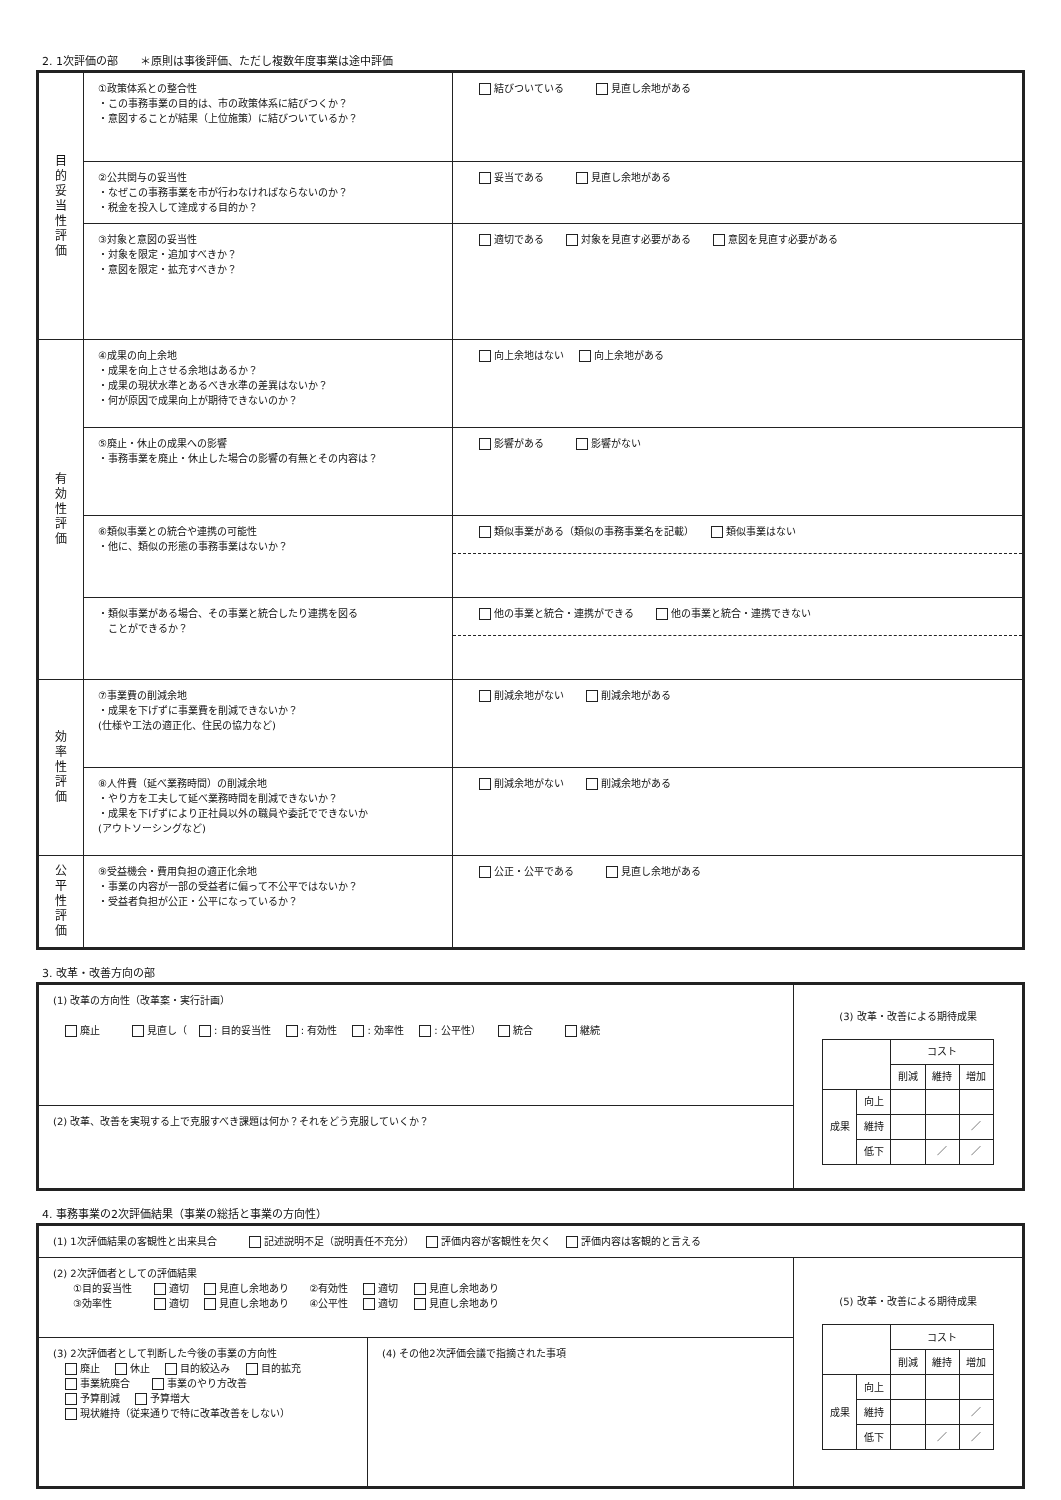2. 1次評価の部　　＊原則は事後評価、ただし複数年度事業は途中評価
| 目 的 妥 当 性 評 価 | ①政策体系との整合性 ・この事務事業の目的は、市の政策体系に結びつくか？ ・意図することが結果（上位施策）に結びついているか？ | 結びついている 見直し余地がある |
| | ②公共関与の妥当性 ・なぜこの事務事業を市が行わなければならないのか？ ・税金を投入して達成する目的か？ | 妥当である 見直し余地がある |
| | ③対象と意図の妥当性 ・対象を限定・追加すべきか？ ・意図を限定・拡充すべきか？ | 適切である 対象を見直す必要がある 意図を見直す必要がある |
| 有 効 性 評 価 | ④成果の向上余地 ・成果を向上させる余地はあるか？ ・成果の現状水準とあるべき水準の差異はないか？ ・何が原因で成果向上が期待できないのか？ | 向上余地はない 向上余地がある |
| | ⑤廃止・休止の成果への影響 ・事務事業を廃止・休止した場合の影響の有無とその内容は？ | 影響がある 影響がない |
| | ⑥類似事業との統合や連携の可能性 ・他に、類似の形態の事務事業はないか？ | 類似事業がある（類似の事務事業名を記載） 類似事業はない |
| | ・類似事業がある場合、その事業と統合したり連携を図る ことができるか？ | 他の事業と統合・連携ができる 他の事業と統合・連携できない |
| 効 率 性 評 価 | ⑦事業費の削減余地 ・成果を下げずに事業費を削減できないか？ (仕様や工法の適正化、住民の協力など) | 削減余地がない 削減余地がある |
| | ⑧人件費（延べ業務時間）の削減余地 ・やり方を工夫して延べ業務時間を削減できないか？ ・成果を下げずにより正社員以外の職員や委託でできないか (アウトソーシングなど) | 削減余地がない 削減余地がある |
| 公 平 性 評 価 | ⑨受益機会・費用負担の適正化余地 ・事業の内容が一部の受益者に偏って不公平ではないか？ ・受益者負担が公正・公平になっているか？ | 公正・公平である 見直し余地がある |
3. 改革・改善方向の部
| (1) 改革の方向性（改革案・実行計画） 廃止 見直し（ : 目的妥当性 : 有効性 : 効率性 : 公平性） 統合 継続 | (3) 改革・改善による期待成果 / / / コスト / / / / / / 削減 / 維持 / 増加 / / 成果 / 向上 / / / / / / 維持 / / / ／ / / / 低下 / / ／ / ／ / |
| (2) 改革、改善を実現する上で克服すべき課題は何か？それをどう克服していくか？ | |
4. 事務事業の2次評価結果（事業の総括と事業の方向性）
| (1) 1次評価結果の客観性と出来具合 記述説明不足（説明責任不充分） 評価内容が客観性を欠く 評価内容は客観的と言える | | |
| (2) 2次評価者としての評価結果 ①目的妥当性 適切 見直し余地あり ②有効性 適切 見直し余地あり ③効率性 適切 見直し余地あり ④公平性 適切 見直し余地あり | | (5) 改革・改善による期待成果 / / / コスト / / / / / / 削減 / 維持 / 増加 / / 成果 / 向上 / / / / / / 維持 / / / ／ / / / 低下 / / ／ / ／ / |
| (3) 2次評価者として判断した今後の事業の方向性 廃止 休止 目的絞込み 目的拡充 事業統廃合 事業のやり方改善 予算削減 予算増大 現状維持（従来通りで特に改革改善をしない） | (4) その他2次評価会議で指摘された事項 | |